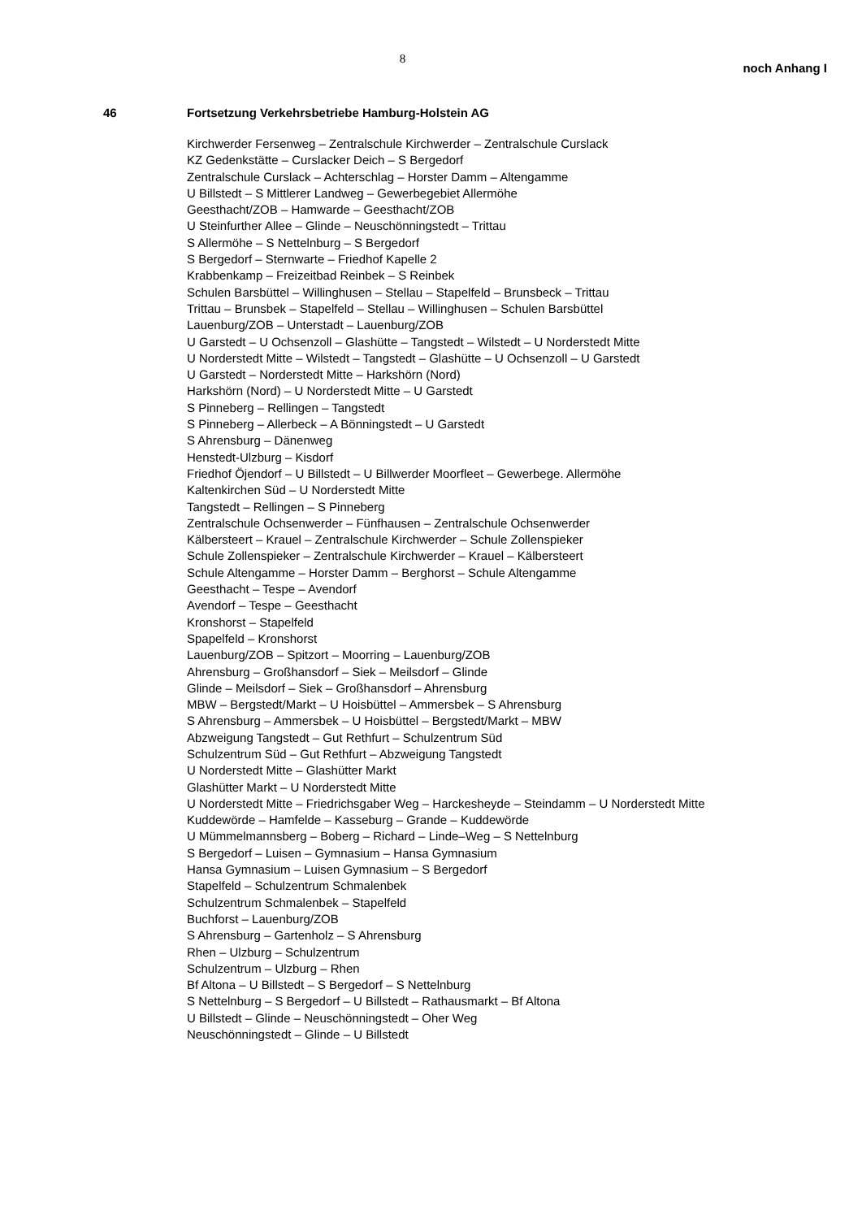8
noch Anhang I
46 Fortsetzung Verkehrsbetriebe Hamburg-Holstein AG
Kirchwerder Fersenweg – Zentralschule Kirchwerder – Zentralschule Curslack
KZ Gedenkstätte – Curslacker Deich – S Bergedorf
Zentralschule Curslack – Achterschlag – Horster Damm – Altengamme
U Billstedt – S Mittlerer Landweg – Gewerbegebiet Allermöhe
Geesthacht/ZOB – Hamwarde – Geesthacht/ZOB
U Steinfurther Allee – Glinde – Neuschönningstedt – Trittau
S Allermöhe – S Nettelnburg – S Bergedorf
S Bergedorf – Sternwarte – Friedhof Kapelle 2
Krabbenkamp – Freizeitbad Reinbek – S Reinbek
Schulen Barsbüttel – Willinghusen – Stellau – Stapelfeld – Brunsbeck – Trittau
Trittau – Brunsbek – Stapelfeld – Stellau – Willinghusen – Schulen Barsbüttel
Lauenburg/ZOB – Unterstadt – Lauenburg/ZOB
U Garstedt – U Ochsenzoll – Glashütte – Tangstedt – Wilstedt – U Norderstedt Mitte
U Norderstedt Mitte – Wilstedt – Tangstedt – Glashütte – U Ochsenzoll – U Garstedt
U Garstedt – Norderstedt Mitte – Harkshörn (Nord)
Harkshörn (Nord) – U Norderstedt Mitte – U Garstedt
S Pinneberg – Rellingen – Tangstedt
S Pinneberg – Allerbeck – A Bönningstedt – U Garstedt
S Ahrensburg – Dänenweg
Henstedt-Ulzburg – Kisdorf
Friedhof Öjendorf – U Billstedt – U Billwerder Moorfleet – Gewerbege. Allermöhe
Kaltenkirchen Süd – U Norderstedt Mitte
Tangstedt – Rellingen – S Pinneberg
Zentralschule Ochsenwerder – Fünfhausen – Zentralschule Ochsenwerder
Kälbersteert – Krauel – Zentralschule Kirchwerder – Schule Zollenspieker
Schule Zollenspieker – Zentralschule Kirchwerder – Krauel – Kälbersteert
Schule Altengamme – Horster Damm – Berghorst – Schule Altengamme
Geesthacht – Tespe – Avendorf
Avendorf – Tespe – Geesthacht
Kronshorst – Stapelfeld
Spapelfeld – Kronshorst
Lauenburg/ZOB – Spitzort – Moorring – Lauenburg/ZOB
Ahrensburg – Großhansdorf – Siek – Meilsdorf – Glinde
Glinde – Meilsdorf – Siek – Großhansdorf – Ahrensburg
MBW – Bergstedt/Markt – U Hoisbüttel – Ammersbek – S Ahrensburg
S Ahrensburg – Ammersbek – U Hoisbüttel – Bergstedt/Markt – MBW
Abzweigung Tangstedt – Gut Rethfurt – Schulzentrum Süd
Schulzentrum Süd – Gut Rethfurt – Abzweigung Tangstedt
U Norderstedt Mitte – Glashütter Markt
Glashütter Markt – U Norderstedt Mitte
U Norderstedt Mitte – Friedrichsgaber Weg – Harckesheyde – Steindamm – U Norderstedt Mitte
Kuddewörde – Hamfelde – Kasseburg – Grande – Kuddewörde
U Mümmelmannsberg – Boberg – Richard – Linde–Weg – S Nettelnburg
S Bergedorf – Luisen – Gymnasium – Hansa Gymnasium
Hansa Gymnasium – Luisen Gymnasium – S Bergedorf
Stapelfeld – Schulzentrum Schmalenbek
Schulzentrum Schmalenbek – Stapelfeld
Buchforst – Lauenburg/ZOB
S Ahrensburg – Gartenholz – S Ahrensburg
Rhen – Ulzburg – Schulzentrum
Schulzentrum – Ulzburg – Rhen
Bf Altona – U Billstedt – S Bergedorf – S Nettelnburg
S Nettelnburg – S Bergedorf – U Billstedt – Rathausmarkt – Bf Altona
U Billstedt – Glinde – Neuschönningstedt – Oher Weg
Neuschönningstedt – Glinde – U Billstedt